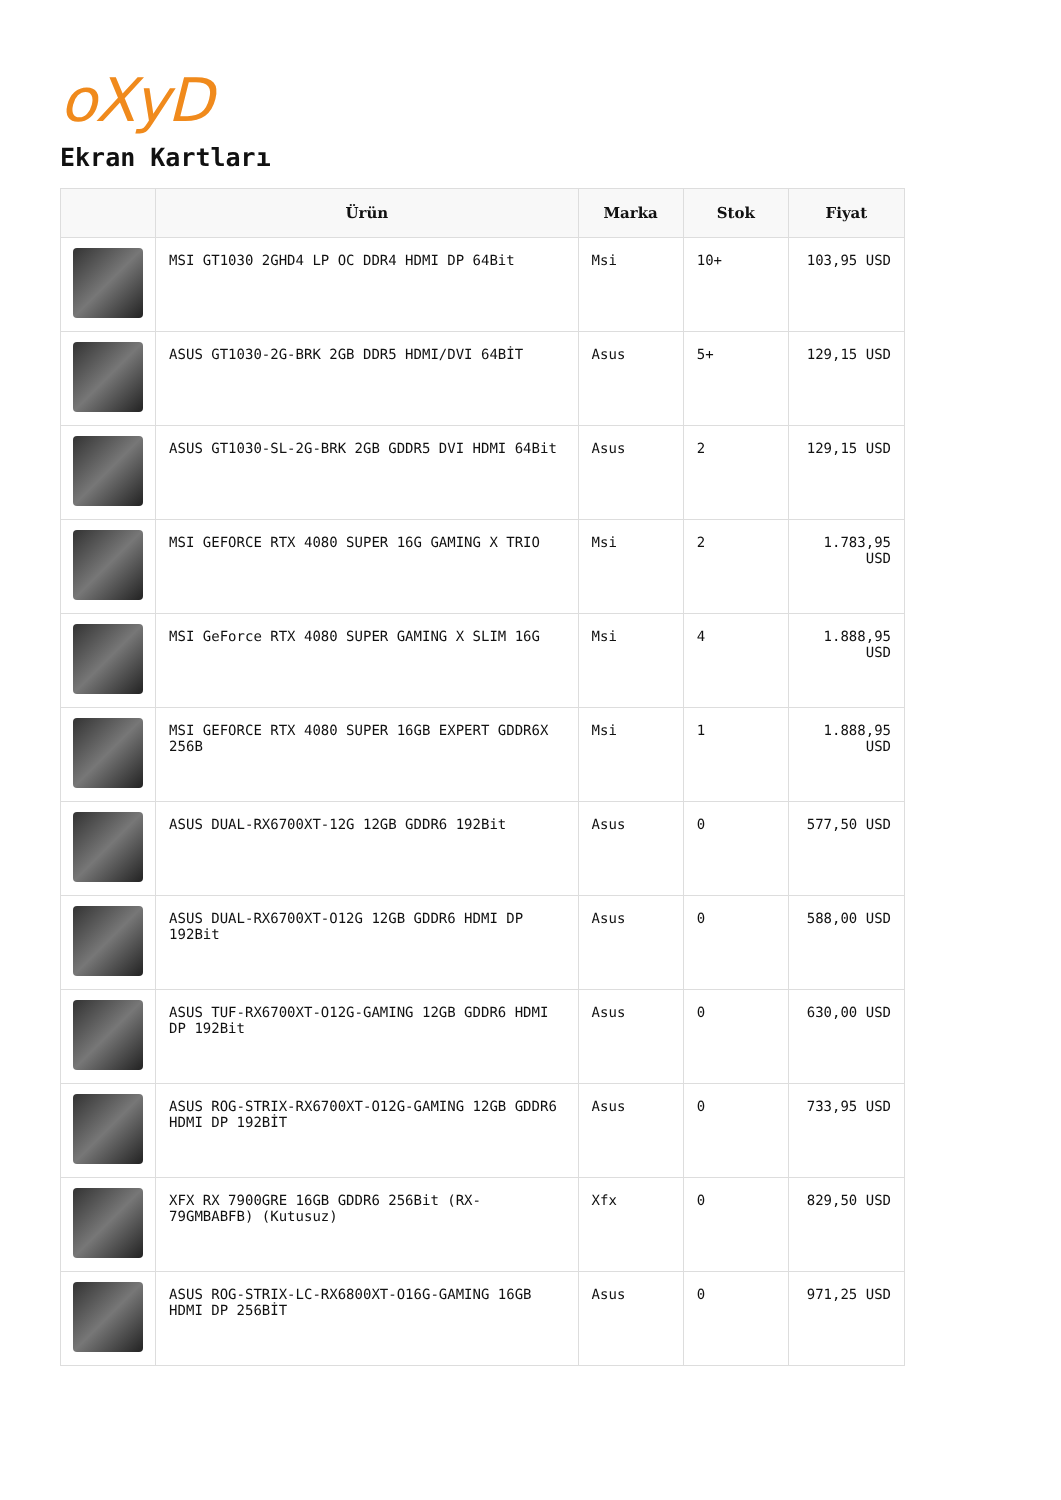oXyD
Ekran Kartları
| | Ürün | Marka | Stok | Fiyat |
| --- | --- | --- | --- | --- |
| | MSI GT1030 2GHD4 LP OC DDR4 HDMI DP 64Bit | Msi | 10+ | 103,95 USD |
| | ASUS GT1030-2G-BRK 2GB DDR5 HDMI/DVI 64BİT | Asus | 5+ | 129,15 USD |
| | ASUS GT1030-SL-2G-BRK 2GB GDDR5 DVI HDMI 64Bit | Asus | 2 | 129,15 USD |
| | MSI GEFORCE RTX 4080 SUPER 16G GAMING X TRIO | Msi | 2 | 1.783,95 USD |
| | MSI GeForce RTX 4080 SUPER GAMING X SLIM 16G | Msi | 4 | 1.888,95 USD |
| | MSI GEFORCE RTX 4080 SUPER 16GB EXPERT GDDR6X 256B | Msi | 1 | 1.888,95 USD |
| | ASUS DUAL-RX6700XT-12G 12GB GDDR6 192Bit | Asus | 0 | 577,50 USD |
| | ASUS DUAL-RX6700XT-O12G 12GB GDDR6 HDMI DP 192Bit | Asus | 0 | 588,00 USD |
| | ASUS TUF-RX6700XT-O12G-GAMING 12GB GDDR6 HDMI DP 192Bit | Asus | 0 | 630,00 USD |
| | ASUS ROG-STRIX-RX6700XT-O12G-GAMING 12GB GDDR6 HDMI DP 192BİT | Asus | 0 | 733,95 USD |
| | XFX RX 7900GRE 16GB GDDR6 256Bit (RX-79GMBABFB) (Kutusuz) | Xfx | 0 | 829,50 USD |
| | ASUS ROG-STRIX-LC-RX6800XT-O16G-GAMING 16GB HDMI DP 256BİT | Asus | 0 | 971,25 USD |